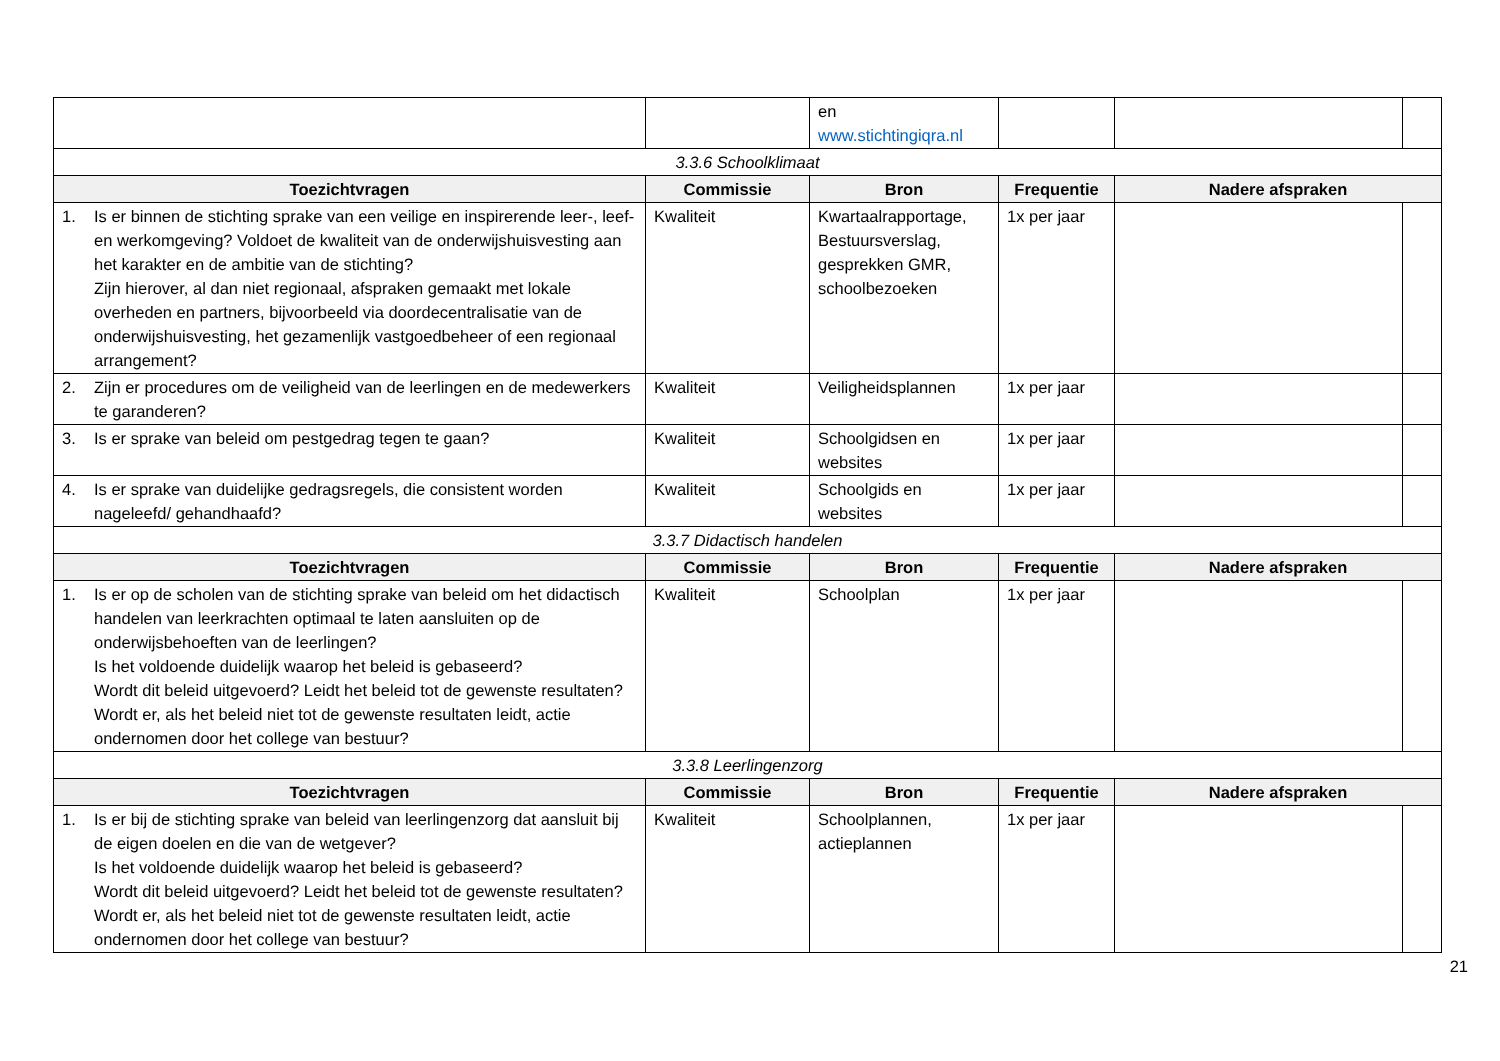| | | en www.stichtingiqra.nl | | | |
| 3.3.6 Schoolklimaat | | | | | |
| Toezichtvragen | Commissie | Bron | Frequentie | Nadere afspraken | |
| 1. Is er binnen de stichting sprake van een veilige en inspirerende leer-, leef- en werkomgeving? Voldoet de kwaliteit van de onderwijshuisvesting aan het karakter en de ambitie van de stichting? Zijn hierover, al dan niet regionaal, afspraken gemaakt met lokale overheden en partners, bijvoorbeeld via doordecentralisatie van de onderwijshuisvesting, het gezamenlijk vastgoedbeheer of een regionaal arrangement? | Kwaliteit | Kwartaalrapportage, Bestuursverslag, gesprekken GMR, schoolbezoeken | 1x per jaar | | |
| 2. Zijn er procedures om de veiligheid van de leerlingen en de medewerkers te garanderen? | Kwaliteit | Veiligheidsplannen | 1x per jaar | | |
| 3. Is er sprake van beleid om pestgedrag tegen te gaan? | Kwaliteit | Schoolgidsen en websites | 1x per jaar | | |
| 4. Is er sprake van duidelijke gedragsregels, die consistent worden nageleefd/ gehandhaafd? | Kwaliteit | Schoolgids en websites | 1x per jaar | | |
| 3.3.7 Didactisch handelen | | | | | |
| Toezichtvragen | Commissie | Bron | Frequentie | Nadere afspraken | |
| 1. Is er op de scholen van de stichting sprake van beleid om het didactisch handelen van leerkrachten optimaal te laten aansluiten op de onderwijsbehoeften van de leerlingen? Is het voldoende duidelijk waarop het beleid is gebaseerd? Wordt dit beleid uitgevoerd? Leidt het beleid tot de gewenste resultaten? Wordt er, als het beleid niet tot de gewenste resultaten leidt, actie ondernomen door het college van bestuur? | Kwaliteit | Schoolplan | 1x per jaar | | |
| 3.3.8 Leerlingenzorg | | | | | |
| Toezichtvragen | Commissie | Bron | Frequentie | Nadere afspraken | |
| 1. Is er bij de stichting sprake van beleid van leerlingenzorg dat aansluit bij de eigen doelen en die van de wetgever? Is het voldoende duidelijk waarop het beleid is gebaseerd? Wordt dit beleid uitgevoerd? Leidt het beleid tot de gewenste resultaten? Wordt er, als het beleid niet tot de gewenste resultaten leidt, actie ondernomen door het college van bestuur? | Kwaliteit | Schoolplannen, actieplannen | 1x per jaar | | |
21